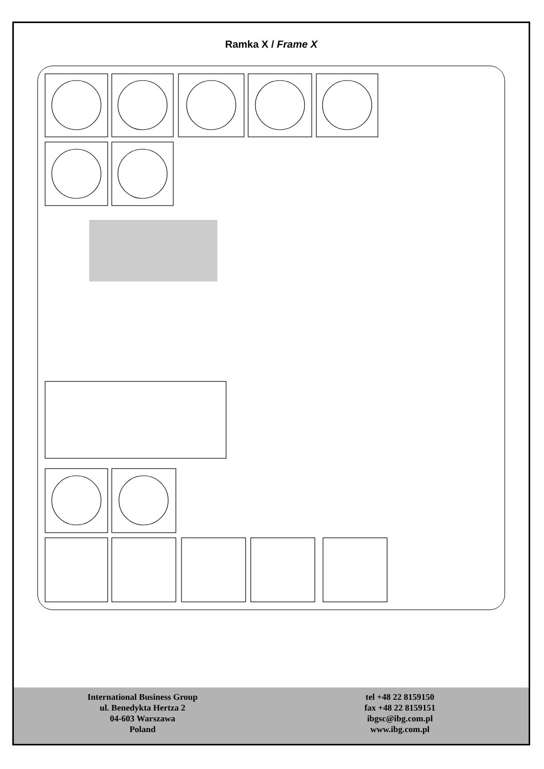Ramka X / Frame X
International Business Group
ul. Benedykta Hertza 2
04-603 Warszawa
Poland
tel +48 22 8159150
fax +48 22 8159151
ibgsc@ibg.com.pl
www.ibg.com.pl